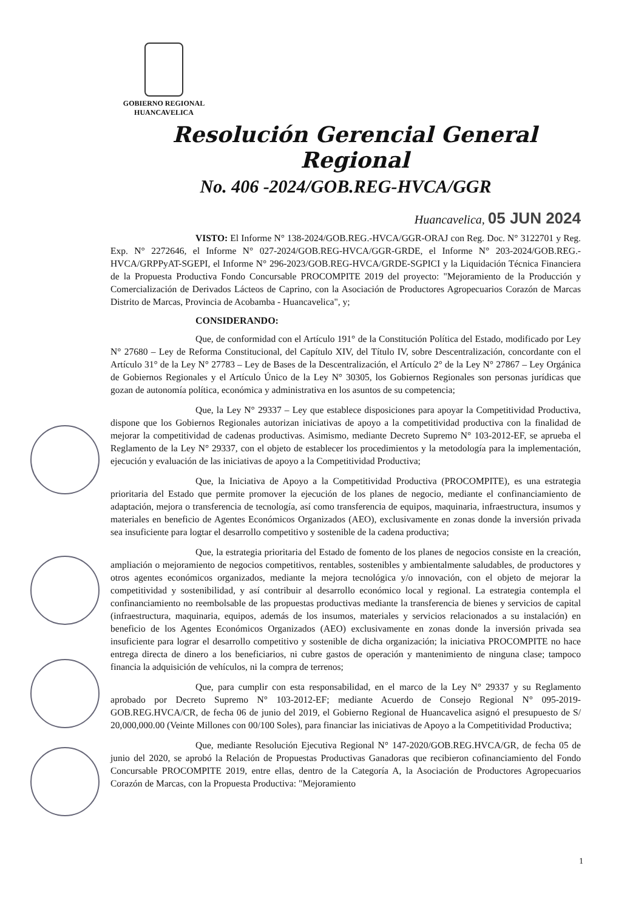GOBIERNO REGIONAL
HUANCAVELICA
Resolución Gerencial General Regional
No. 406 -2024/GOB.REG-HVCA/GGR
Huancavelica, 05 JUN 2024
VISTO: El Informe N° 138-2024/GOB.REG.-HVCA/GGR-ORAJ con Reg. Doc. N° 3122701 y Reg. Exp. N° 2272646, el Informe N° 027-2024/GOB.REG-HVCA/GGR-GRDE, el Informe N° 203-2024/GOB.REG.-HVCA/GRPPyAT-SGEPI, el Informe N° 296-2023/GOB.REG-HVCA/GRDE-SGPICI y la Liquidación Técnica Financiera de la Propuesta Productiva Fondo Concursable PROCOMPITE 2019 del proyecto: "Mejoramiento de la Producción y Comercialización de Derivados Lácteos de Caprino, con la Asociación de Productores Agropecuarios Corazón de Marcas Distrito de Marcas, Provincia de Acobamba - Huancavelica", y;
CONSIDERANDO:
Que, de conformidad con el Artículo 191° de la Constitución Política del Estado, modificado por Ley N° 27680 – Ley de Reforma Constitucional, del Capítulo XIV, del Título IV, sobre Descentralización, concordante con el Artículo 31° de la Ley N° 27783 – Ley de Bases de la Descentralización, el Artículo 2° de la Ley N° 27867 – Ley Orgánica de Gobiernos Regionales y el Artículo Único de la Ley N° 30305, los Gobiernos Regionales son personas jurídicas que gozan de autonomía política, económica y administrativa en los asuntos de su competencia;
Que, la Ley N° 29337 – Ley que establece disposiciones para apoyar la Competitividad Productiva, dispone que los Gobiernos Regionales autorizan iniciativas de apoyo a la competitividad productiva con la finalidad de mejorar la competitividad de cadenas productivas. Asimismo, mediante Decreto Supremo N° 103-2012-EF, se aprueba el Reglamento de la Ley N° 29337, con el objeto de establecer los procedimientos y la metodología para la implementación, ejecución y evaluación de las iniciativas de apoyo a la Competitividad Productiva;
Que, la Iniciativa de Apoyo a la Competitividad Productiva (PROCOMPITE), es una estrategia prioritaria del Estado que permite promover la ejecución de los planes de negocio, mediante el confinanciamiento de adaptación, mejora o transferencia de tecnología, así como transferencia de equipos, maquinaria, infraestructura, insumos y materiales en beneficio de Agentes Económicos Organizados (AEO), exclusivamente en zonas donde la inversión privada sea insuficiente para logtar el desarrollo competitivo y sostenible de la cadena productiva;
Que, la estrategia prioritaria del Estado de fomento de los planes de negocios consiste en la creación, ampliación o mejoramiento de negocios competitivos, rentables, sostenibles y ambientalmente saludables, de productores y otros agentes económicos organizados, mediante la mejora tecnológica y/o innovación, con el objeto de mejorar la competitividad y sostenibilidad, y así contribuir al desarrollo económico local y regional. La estrategia contempla el confinanciamiento no reembolsable de las propuestas productivas mediante la transferencia de bienes y servicios de capital (infraestructura, maquinaria, equipos, además de los insumos, materiales y servicios relacionados a su instalación) en beneficio de los Agentes Económicos Organizados (AEO) exclusivamente en zonas donde la inversión privada sea insuficiente para lograr el desarrollo competitivo y sostenible de dicha organización; la iniciativa PROCOMPITE no hace entrega directa de dinero a los beneficiarios, ni cubre gastos de operación y mantenimiento de ninguna clase; tampoco financia la adquisición de vehículos, ni la compra de terrenos;
Que, para cumplir con esta responsabilidad, en el marco de la Ley N° 29337 y su Reglamento aprobado por Decreto Supremo N° 103-2012-EF; mediante Acuerdo de Consejo Regional N° 095-2019-GOB.REG.HVCA/CR, de fecha 06 de junio del 2019, el Gobierno Regional de Huancavelica asignó el presupuesto de S/ 20,000,000.00 (Veinte Millones con 00/100 Soles), para financiar las iniciativas de Apoyo a la Competitividad Productiva;
Que, mediante Resolución Ejecutiva Regional N° 147-2020/GOB.REG.HVCA/GR, de fecha 05 de junio del 2020, se aprobó la Relación de Propuestas Productivas Ganadoras que recibieron cofinanciamiento del Fondo Concursable PROCOMPITE 2019, entre ellas, dentro de la Categoría A, la Asociación de Productores Agropecuarios Corazón de Marcas, con la Propuesta Productiva: "Mejoramiento
1